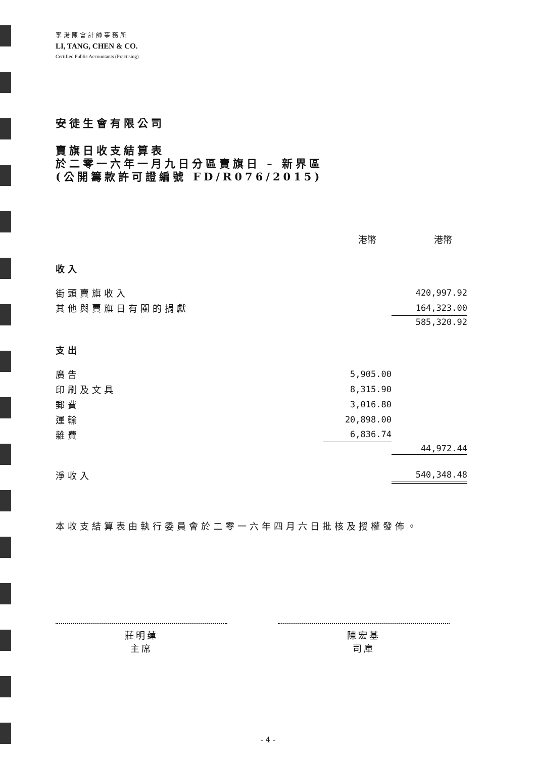李湯陳會計師事務所
LI, TANG, CHEN & CO.
Certified Public Accountants (Practising)
安徒生會有限公司
賣旗日收支結算表
於二零一六年一月九日分區賣旗日 – 新界區
(公開籌款許可證編號 FD/R076/2015)
| | 港幣 | 港幣 |
| --- | --- | --- |
| 收入 | | |
| 街頭賣旗收入 | | 420,997.92 |
| 其他與賣旗日有關的捐獻 | | 164,323.00 |
| | | 585,320.92 |
| 支出 | | |
| 廣告 | 5,905.00 | |
| 印刷及文具 | 8,315.90 | |
| 郵費 | 3,016.80 | |
| 運輸 | 20,898.00 | |
| 雜費 | 6,836.74 | |
| | | 44,972.44 |
| 淨收入 | | 540,348.48 |
本收支結算表由執行委員會於二零一六年四月六日批核及授權發佈。
莊明蓮
主席
陳宏基
司庫
- 4 -